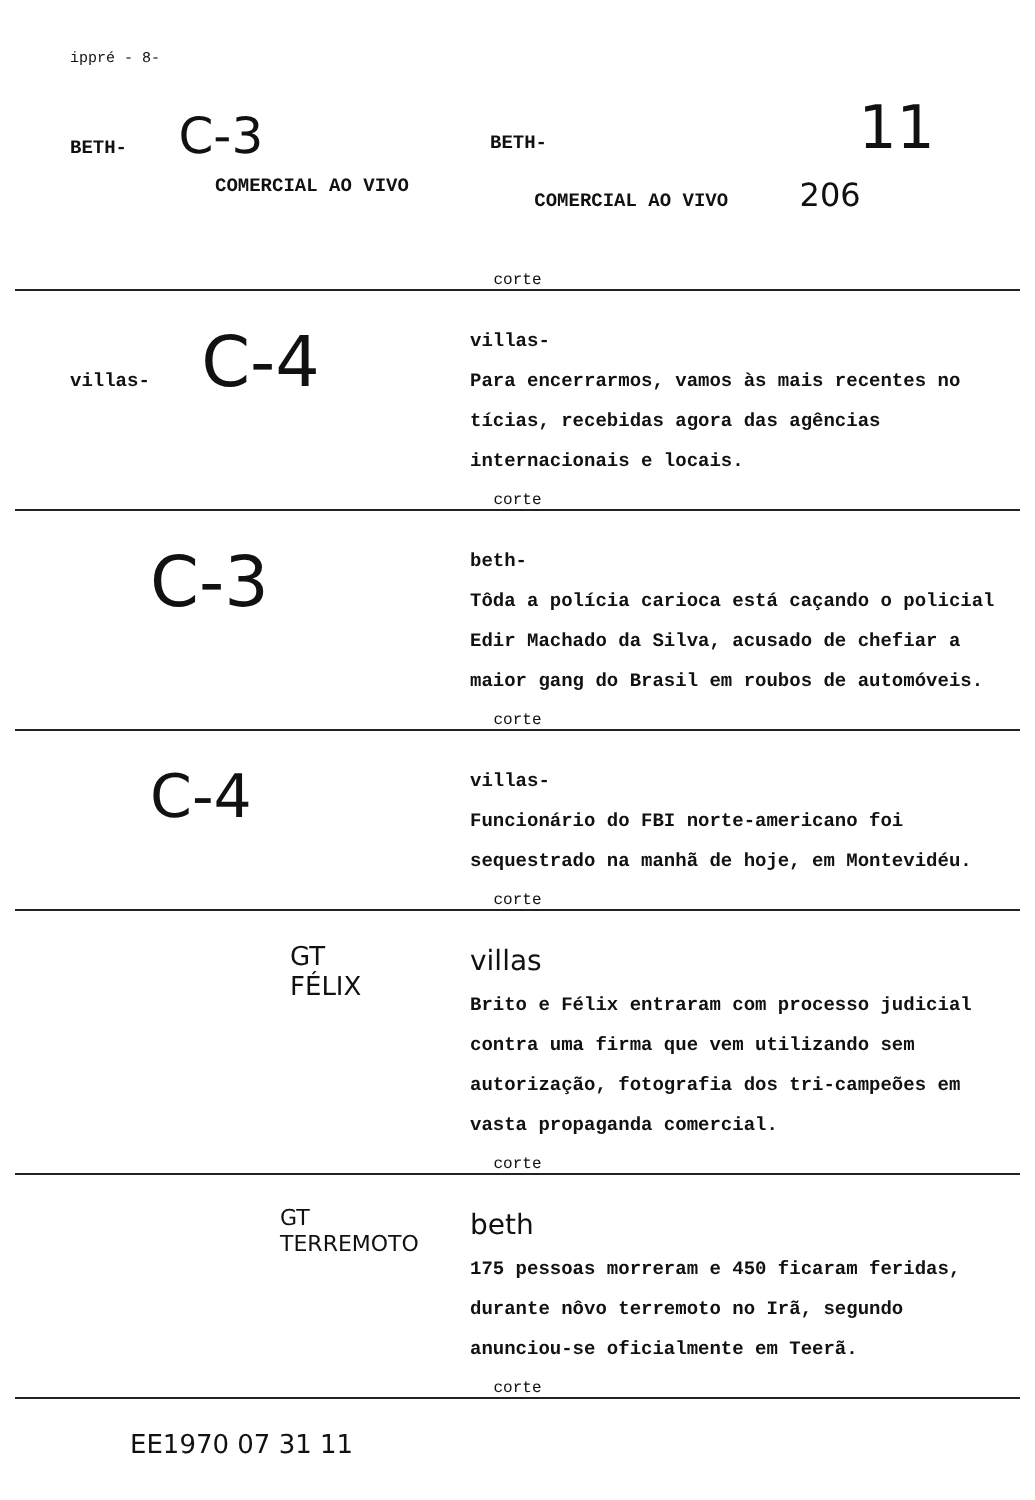ippré - 8-
BETH- C-3
BETH- 11
COMERCIAL AO VIVO
COMERCIAL AO VIVO 206
corte
villas- C-4
villas-
Para encerrarmos, vamos às mais recentes no tícias, recebidas agora das agências internacionais e locais.
corte
C-3
beth-
Tôda a polícia carioca está caçando o policial Edir Machado da Silva, acusado de chefiar a maior gang do Brasil em roubos de automóveis.
corte
C-4
villas-
Funcionário do FBI norte-americano foi sequestrado na manhã de hoje, em Montevidéu.
corte
GT
FÉLIX
villas
Brito e Félix entraram com processo judicial contra uma firma que vem utilizando sem autorização, fotografia dos tri-campeões em vasta propaganda comercial.
corte
GT
TERREMOTO
beth
175 pessoas morreram e 450 ficaram feridas, durante nôvo terremoto no Irã, segundo anunciou-se oficialmente em Teerã.
corte
EE1970 07 31 11